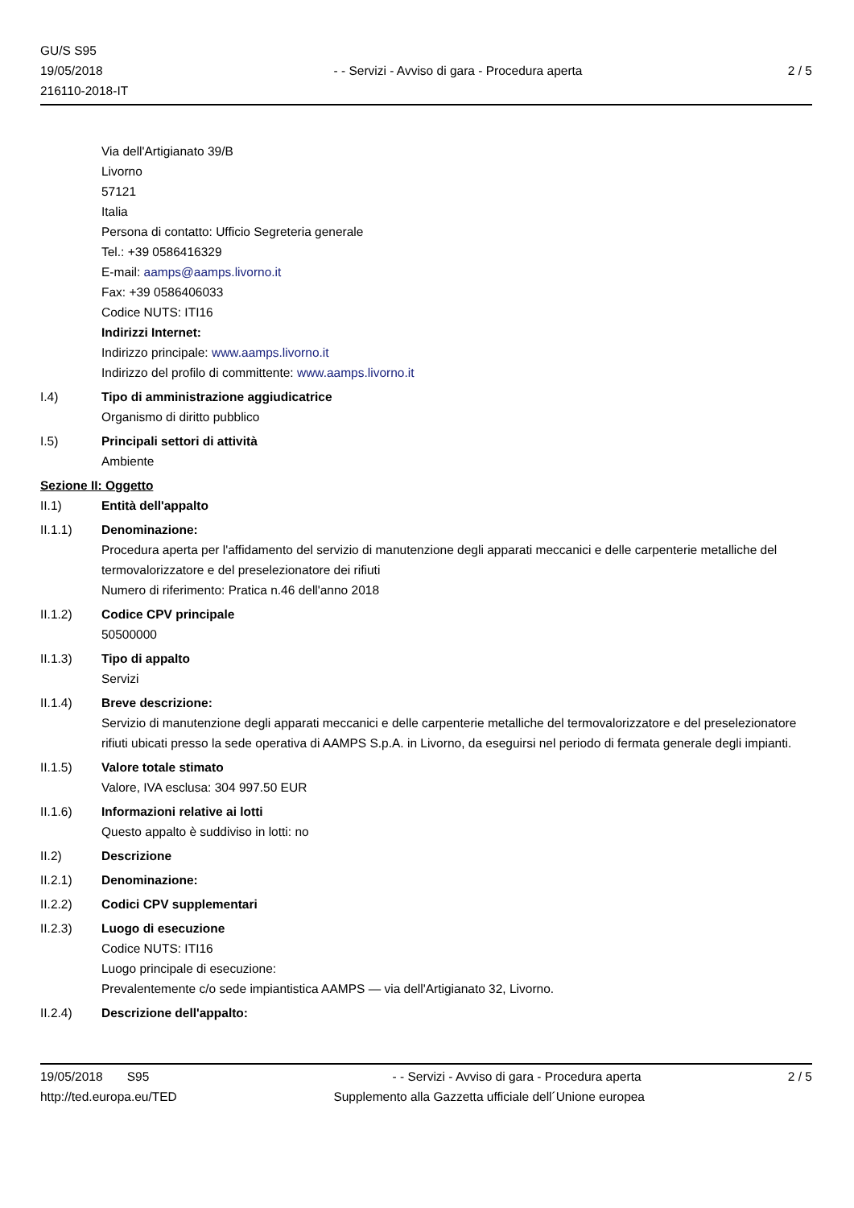GU/S S95
19/05/2018
216110-2018-IT
- - Servizi - Avviso di gara - Procedura aperta
2 / 5
Via dell'Artigianato 39/B
Livorno
57121
Italia
Persona di contatto: Ufficio Segreteria generale
Tel.: +39 0586416329
E-mail: aamps@aamps.livorno.it
Fax: +39 0586406033
Codice NUTS: ITI16
Indirizzi Internet:
Indirizzo principale: www.aamps.livorno.it
Indirizzo del profilo di committente: www.aamps.livorno.it
I.4) Tipo di amministrazione aggiudicatrice
Organismo di diritto pubblico
I.5) Principali settori di attività
Ambiente
Sezione II: Oggetto
II.1) Entità dell'appalto
II.1.1) Denominazione:
Procedura aperta per l'affidamento del servizio di manutenzione degli apparati meccanici e delle carpenterie metalliche del termovalorizzatore e del preselezionatore dei rifiuti
Numero di riferimento: Pratica n.46 dell'anno 2018
II.1.2) Codice CPV principale
50500000
II.1.3) Tipo di appalto
Servizi
II.1.4) Breve descrizione:
Servizio di manutenzione degli apparati meccanici e delle carpenterie metalliche del termovalorizzatore e del preselezionatore rifiuti ubicati presso la sede operativa di AAMPS S.p.A. in Livorno, da eseguirsi nel periodo di fermata generale degli impianti.
II.1.5) Valore totale stimato
Valore, IVA esclusa: 304 997.50 EUR
II.1.6) Informazioni relative ai lotti
Questo appalto è suddiviso in lotti: no
II.2) Descrizione
II.2.1) Denominazione:
II.2.2) Codici CPV supplementari
II.2.3) Luogo di esecuzione
Codice NUTS: ITI16
Luogo principale di esecuzione:
Prevalentemente c/o sede impiantistica AAMPS — via dell'Artigianato 32, Livorno.
II.2.4) Descrizione dell'appalto:
19/05/2018 S95 - - Servizi - Avviso di gara - Procedura aperta 2 / 5
http://ted.europa.eu/TED Supplemento alla Gazzetta ufficiale dell´Unione europea